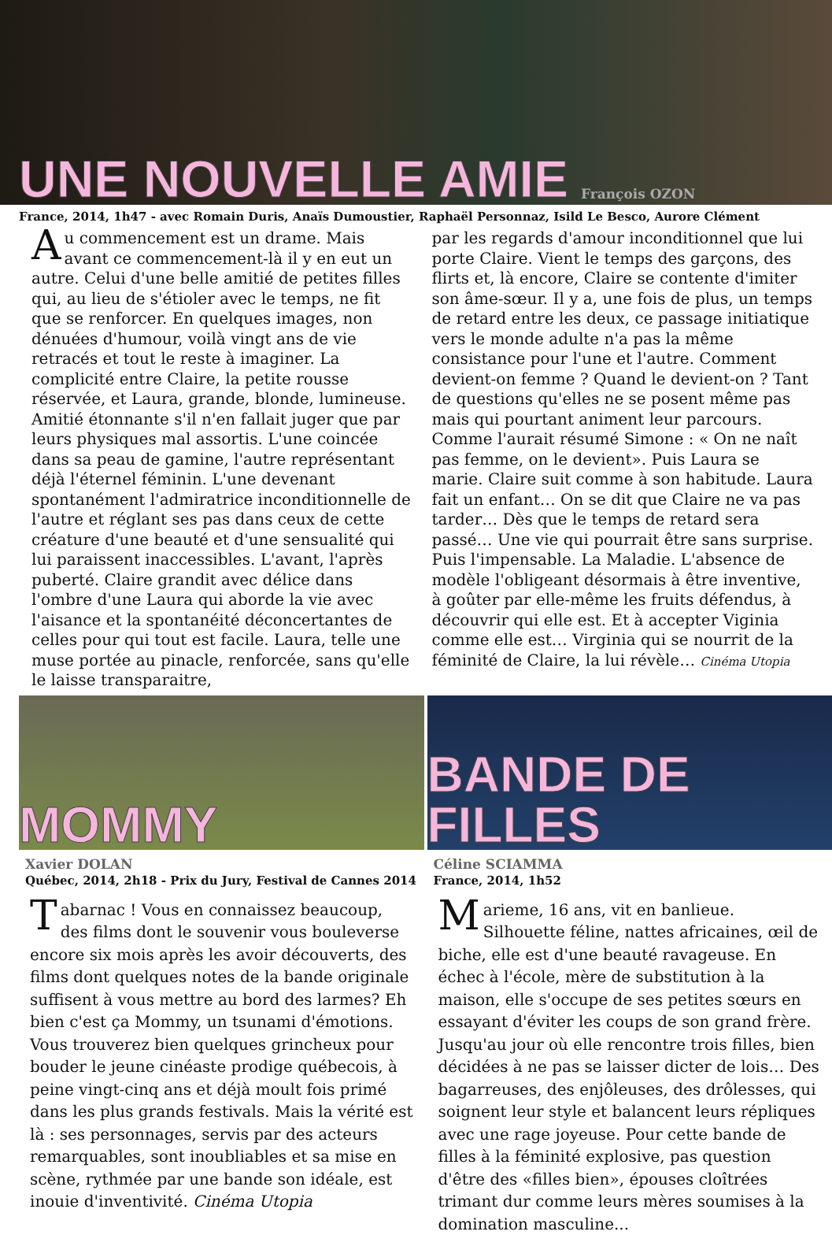UNE NOUVELLE AMIE François OZON
France, 2014, 1h47 - avec Romain Duris, Anaïs Dumoustier, Raphaël Personnaz, Isild Le Besco, Aurore Clément
Au commencement est un drame. Mais avant ce commencement-là il y en eut un autre. Celui d'une belle amitié de petites filles qui, au lieu de s'étioler avec le temps, ne fit que se renforcer. En quelques images, non dénuées d'humour, voilà vingt ans de vie retracés et tout le reste à imaginer. La complicité entre Claire, la petite rousse réservée, et Laura, grande, blonde, lumineuse. Amitié étonnante s'il n'en fallait juger que par leurs physiques mal assortis. L'une coincée dans sa peau de gamine, l'autre représentant déjà l'éternel féminin. L'une devenant spontanément l'admiratrice inconditionnelle de l'autre et réglant ses pas dans ceux de cette créature d'une beauté et d'une sensualité qui lui paraissent inaccessibles. L'avant, l'après puberté. Claire grandit avec délice dans l'ombre d'une Laura qui aborde la vie avec l'aisance et la spontanéité déconcertantes de celles pour qui tout est facile. Laura, telle une muse portée au pinacle, renforcée, sans qu'elle le laisse transparaitre,
par les regards d'amour inconditionnel que lui porte Claire. Vient le temps des garçons, des flirts et, là encore, Claire se contente d'imiter son âme-sœur. Il y a, une fois de plus, un temps de retard entre les deux, ce passage initiatique vers le monde adulte n'a pas la même consistance pour l'une et l'autre. Comment devient-on femme ? Quand le devient-on ? Tant de questions qu'elles ne se posent même pas mais qui pourtant animent leur parcours. Comme l'aurait résumé Simone : « On ne naît pas femme, on le devient». Puis Laura se marie. Claire suit comme à son habitude. Laura fait un enfant… On se dit que Claire ne va pas tarder… Dès que le temps de retard sera passé… Une vie qui pourrait être sans surprise. Puis l'impensable. La Maladie. L'absence de modèle l'obligeant désormais à être inventive, à goûter par elle-même les fruits défendus, à découvrir qui elle est. Et à accepter Viginia comme elle est… Virginia qui se nourrit de la féminité de Claire, la lui révèle… Cinéma Utopia
MOMMY
Xavier DOLAN
Québec, 2014, 2h18 - Prix du Jury, Festival de Cannes 2014
Tabarnac ! Vous en connaissez beaucoup, des films dont le souvenir vous bouleverse encore six mois après les avoir découverts, des films dont quelques notes de la bande originale suffisent à vous mettre au bord des larmes? Eh bien c'est ça Mommy, un tsunami d'émotions. Vous trouverez bien quelques grincheux pour bouder le jeune cinéaste prodige québecois, à peine vingt-cinq ans et déjà moult fois primé dans les plus grands festivals. Mais la vérité est là : ses personnages, servis par des acteurs remarquables, sont inoubliables et sa mise en scène, rythmée par une bande son idéale, est inouie d'inventivité. Cinéma Utopia
BANDE DE FILLES
Céline SCIAMMA
France, 2014, 1h52
Marieme, 16 ans, vit en banlieue. Silhouette féline, nattes africaines, œil de biche, elle est d'une beauté ravageuse. En échec à l'école, mère de substitution à la maison, elle s'occupe de ses petites sœurs en essayant d'éviter les coups de son grand frère. Jusqu'au jour où elle rencontre trois filles, bien décidées à ne pas se laisser dicter de lois… Des bagarreuses, des enjôleuses, des drôlesses, qui soignent leur style et balancent leurs répliques avec une rage joyeuse. Pour cette bande de filles à la féminité explosive, pas question d'être des «filles bien», épouses cloîtrées trimant dur comme leurs mères soumises à la domination masculine...